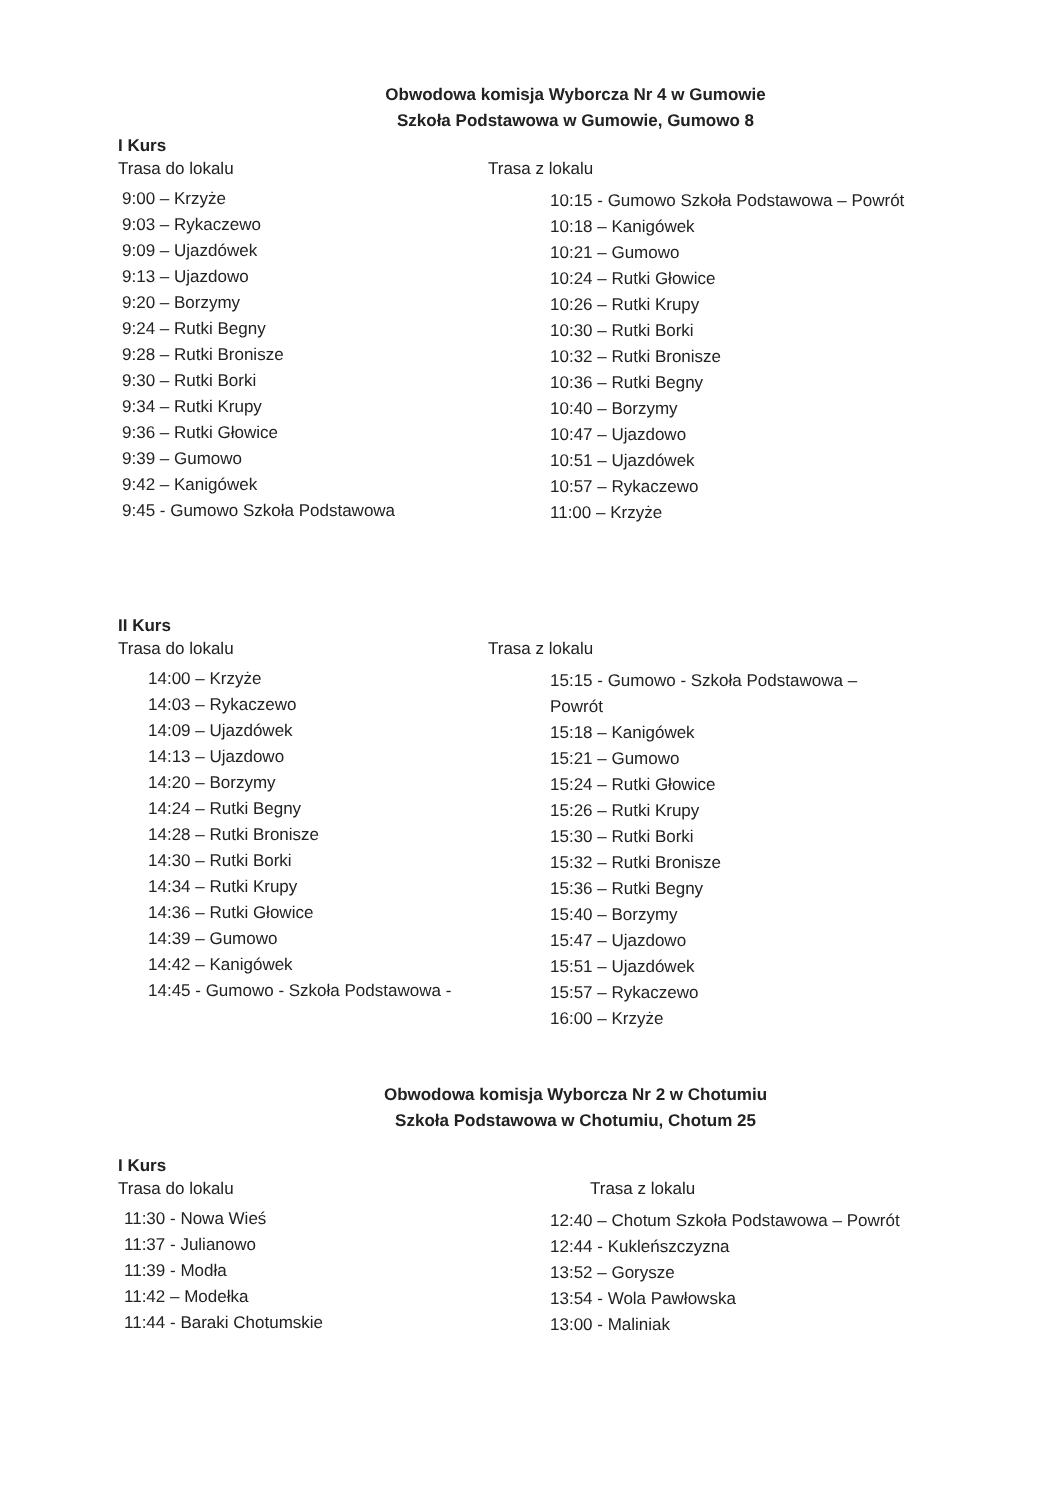Obwodowa komisja Wyborcza Nr 4 w Gumowie
Szkoła Podstawowa w Gumowie, Gumowo 8
I Kurs
Trasa do lokalu
9:00 – Krzyże
9:03 – Rykaczewo
9:09 – Ujazdówek
9:13 – Ujazdowo
9:20 – Borzymy
9:24 – Rutki Begny
9:28 – Rutki Bronisze
9:30 – Rutki Borki
9:34 – Rutki Krupy
9:36 – Rutki Głowice
9:39 – Gumowo
9:42 – Kanigówek
9:45 - Gumowo Szkoła Podstawowa
Trasa z lokalu
10:15 - Gumowo Szkoła Podstawowa – Powrót
10:18 – Kanigówek
10:21 – Gumowo
10:24 – Rutki Głowice
10:26 – Rutki Krupy
10:30 – Rutki Borki
10:32 – Rutki Bronisze
10:36 – Rutki Begny
10:40 – Borzymy
10:47 – Ujazdowo
10:51 – Ujazdówek
10:57 – Rykaczewo
11:00 – Krzyże
II Kurs
Trasa do lokalu
14:00 – Krzyże
14:03 – Rykaczewo
14:09 – Ujazdówek
14:13 – Ujazdowo
14:20 – Borzymy
14:24 – Rutki Begny
14:28 – Rutki Bronisze
14:30 – Rutki Borki
14:34 – Rutki Krupy
14:36 – Rutki Głowice
14:39 – Gumowo
14:42 – Kanigówek
14:45 - Gumowo - Szkoła Podstawowa -
Trasa z lokalu
15:15 - Gumowo - Szkoła Podstawowa –
Powrót
15:18 – Kanigówek
15:21 – Gumowo
15:24 – Rutki Głowice
15:26 – Rutki Krupy
15:30 – Rutki Borki
15:32 – Rutki Bronisze
15:36 – Rutki Begny
15:40 – Borzymy
15:47 – Ujazdowo
15:51 – Ujazdówek
15:57 – Rykaczewo
16:00 – Krzyże
Obwodowa komisja Wyborcza Nr 2 w Chotumiu
Szkoła Podstawowa w Chotumiu, Chotum 25
I Kurs
Trasa do lokalu
11:30 - Nowa Wieś
11:37 - Julianowo
11:39 - Modła
11:42 – Modełka
11:44 - Baraki Chotumskie
Trasa z lokalu
12:40 – Chotum Szkoła Podstawowa – Powrót
12:44 - Kukleńszczyzna
13:52 – Gorysze
13:54 - Wola Pawłowska
13:00 - Maliniak